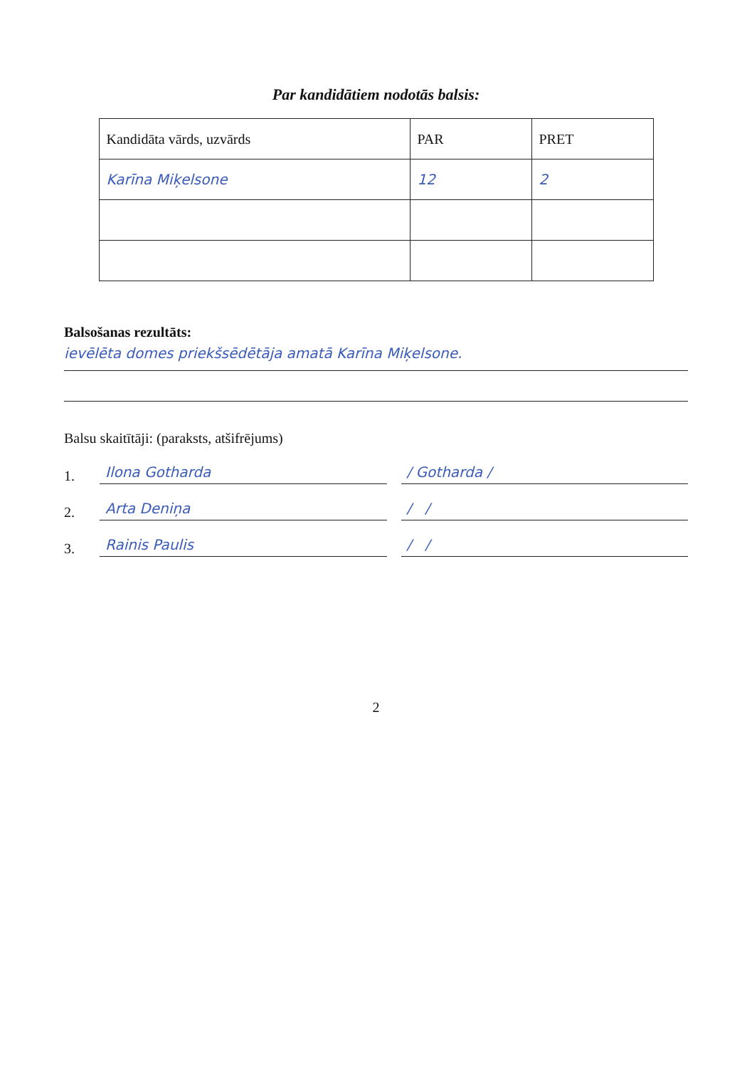Par kandidātiem nodotās balsis:
| Kandidāta vārds, uzvārds | PAR | PRET |
| --- | --- | --- |
| Karīna Miķelsone | 12 | 2 |
Balsošanas rezultāts:
ievēlēta domes priekšsēdētāja amatā Karīna Miķelsone.
Balsu skaitītāji: (paraksts, atšifrējums)
1. Ilona Gotharda / Gotharda /
2. Arta Deniņa / /
3. Rainis Paulis / /
2